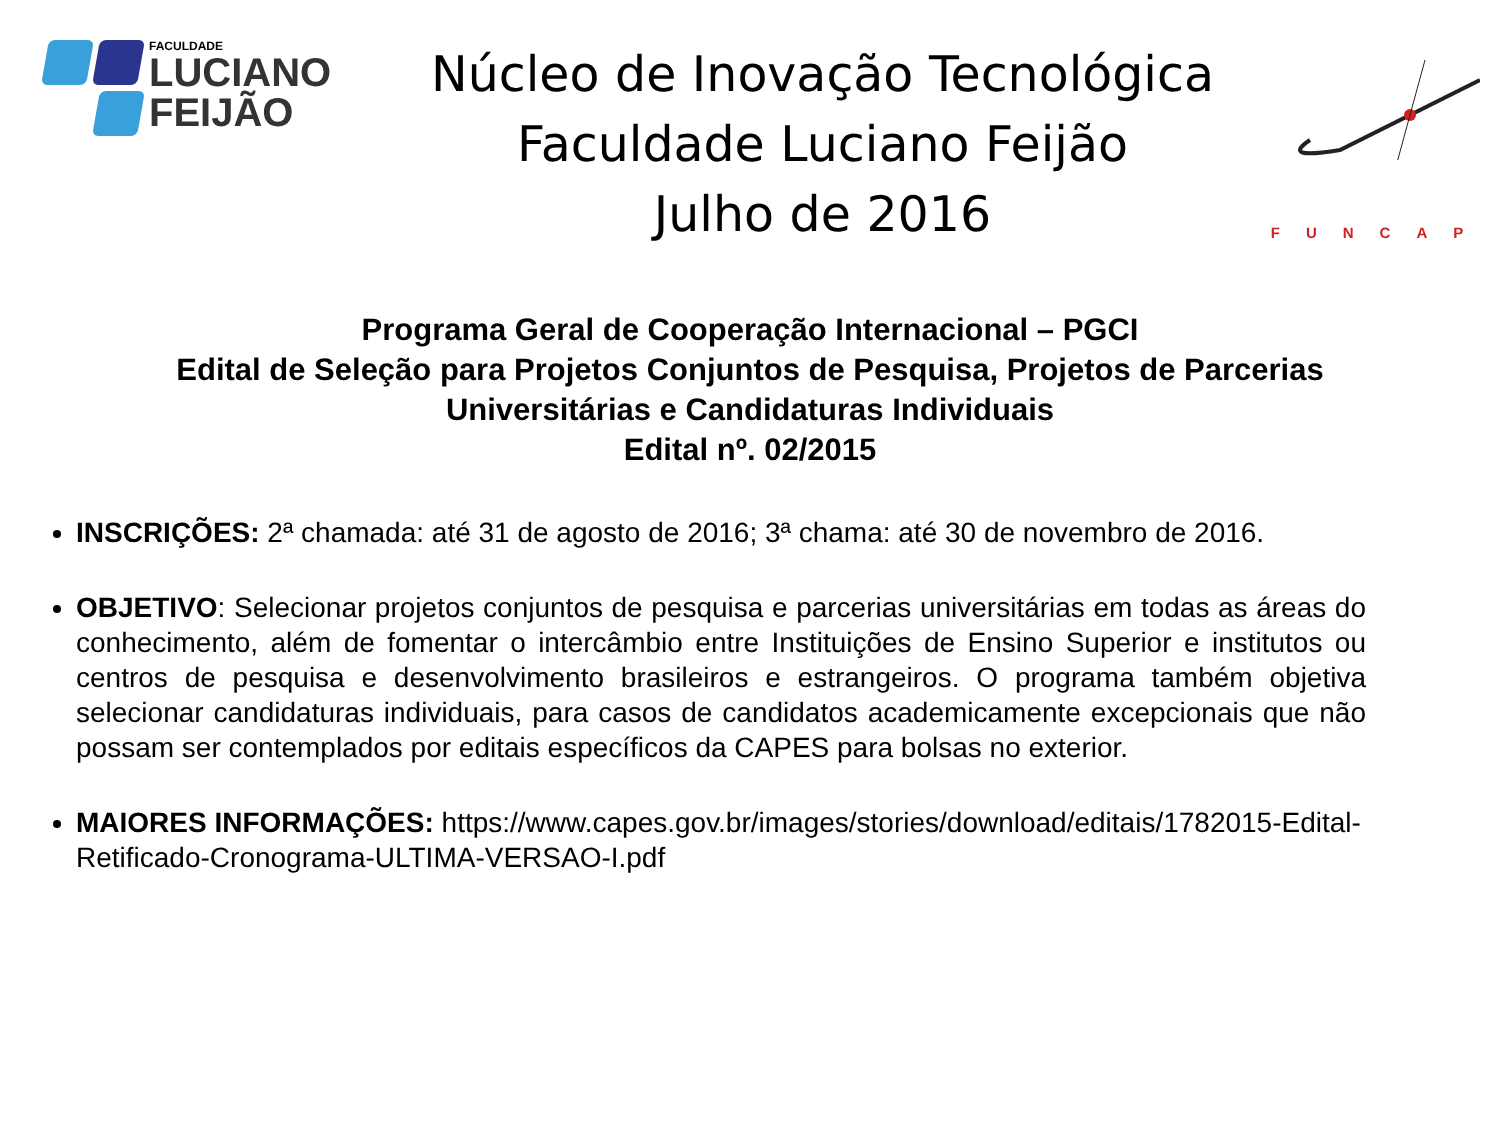FACULDADE
LUCIANO
FEIJÃO
Núcleo de Inovação Tecnológica
Faculdade Luciano Feijão
Julho de 2016
FUNCAP
Programa Geral de Cooperação Internacional – PGCI
Edital de Seleção para Projetos Conjuntos de Pesquisa, Projetos de Parcerias
Universitárias e Candidaturas Individuais
Edital nº. 02/2015
INSCRIÇÕES: 2ª chamada: até 31 de agosto de 2016; 3ª chama: até 30 de novembro de 2016.
OBJETIVO: Selecionar projetos conjuntos de pesquisa e parcerias universitárias em todas as áreas do conhecimento, além de fomentar o intercâmbio entre Instituições de Ensino Superior e institutos ou centros de pesquisa e desenvolvimento brasileiros e estrangeiros. O programa também objetiva selecionar candidaturas individuais, para casos de candidatos academicamente excepcionais que não possam ser contemplados por editais específicos da CAPES para bolsas no exterior.
MAIORES INFORMAÇÕES: https://www.capes.gov.br/images/stories/download/editais/1782015-Edital-Retificado-Cronograma-ULTIMA-VERSAO-I.pdf